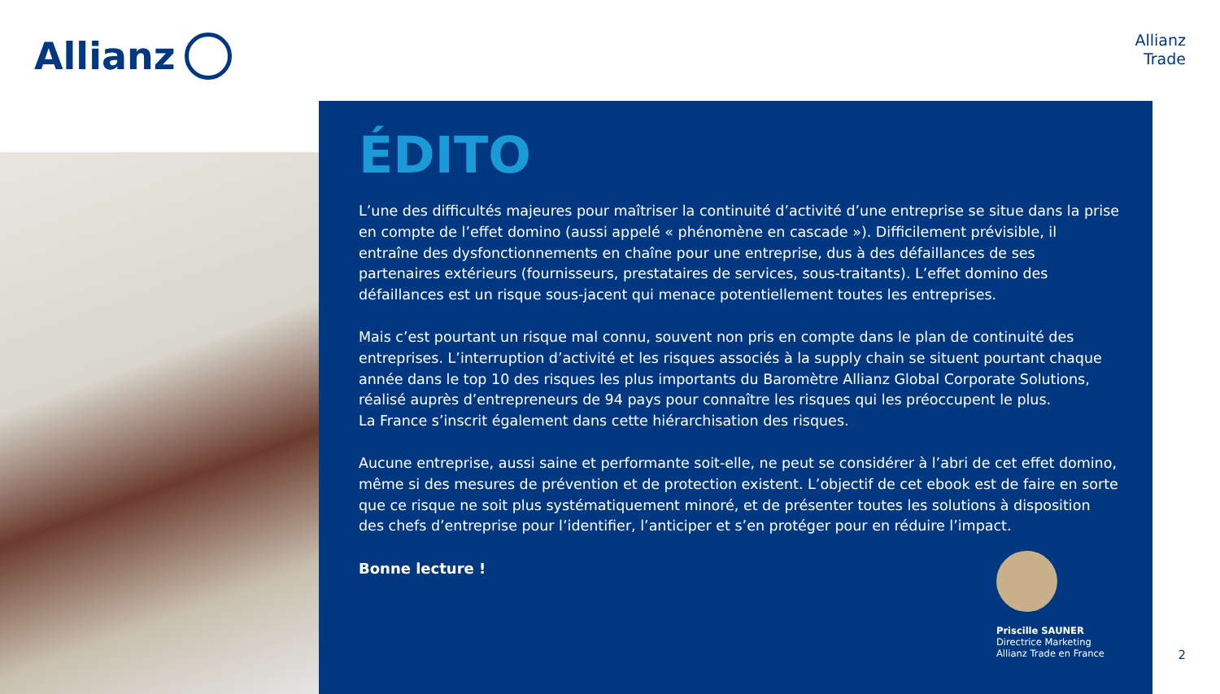Allianz
Allianz
Trade
ÉDITO
L’une des difficultés majeures pour maîtriser la continuité d’activité d’une entreprise se situe dans la prise en compte de l’effet domino (aussi appelé « phénomène en cascade »). Difficilement prévisible, il entraîne des dysfonctionnements en chaîne pour une entreprise, dus à des défaillances de ses partenaires extérieurs (fournisseurs, prestataires de services, sous-traitants). L’effet domino des défaillances est un risque sous-jacent qui menace potentiellement toutes les entreprises.
Mais c’est pourtant un risque mal connu, souvent non pris en compte dans le plan de continuité des entreprises. L’interruption d’activité et les risques associés à la supply chain se situent pourtant chaque année dans le top 10 des risques les plus importants du Baromètre Allianz Global Corporate Solutions, réalisé auprès d’entrepreneurs de 94 pays pour connaître les risques qui les préoccupent le plus.
La France s’inscrit également dans cette hiérarchisation des risques.
Aucune entreprise, aussi saine et performante soit-elle, ne peut se considérer à l’abri de cet effet domino, même si des mesures de prévention et de protection existent. L’objectif de cet ebook est de faire en sorte que ce risque ne soit plus systématiquement minoré, et de présenter toutes les solutions à disposition des chefs d’entreprise pour l’identifier, l’anticiper et s’en protéger pour en réduire l’impact.
Bonne lecture !
Priscille SAUNER
Directrice Marketing
Allianz Trade en France
2